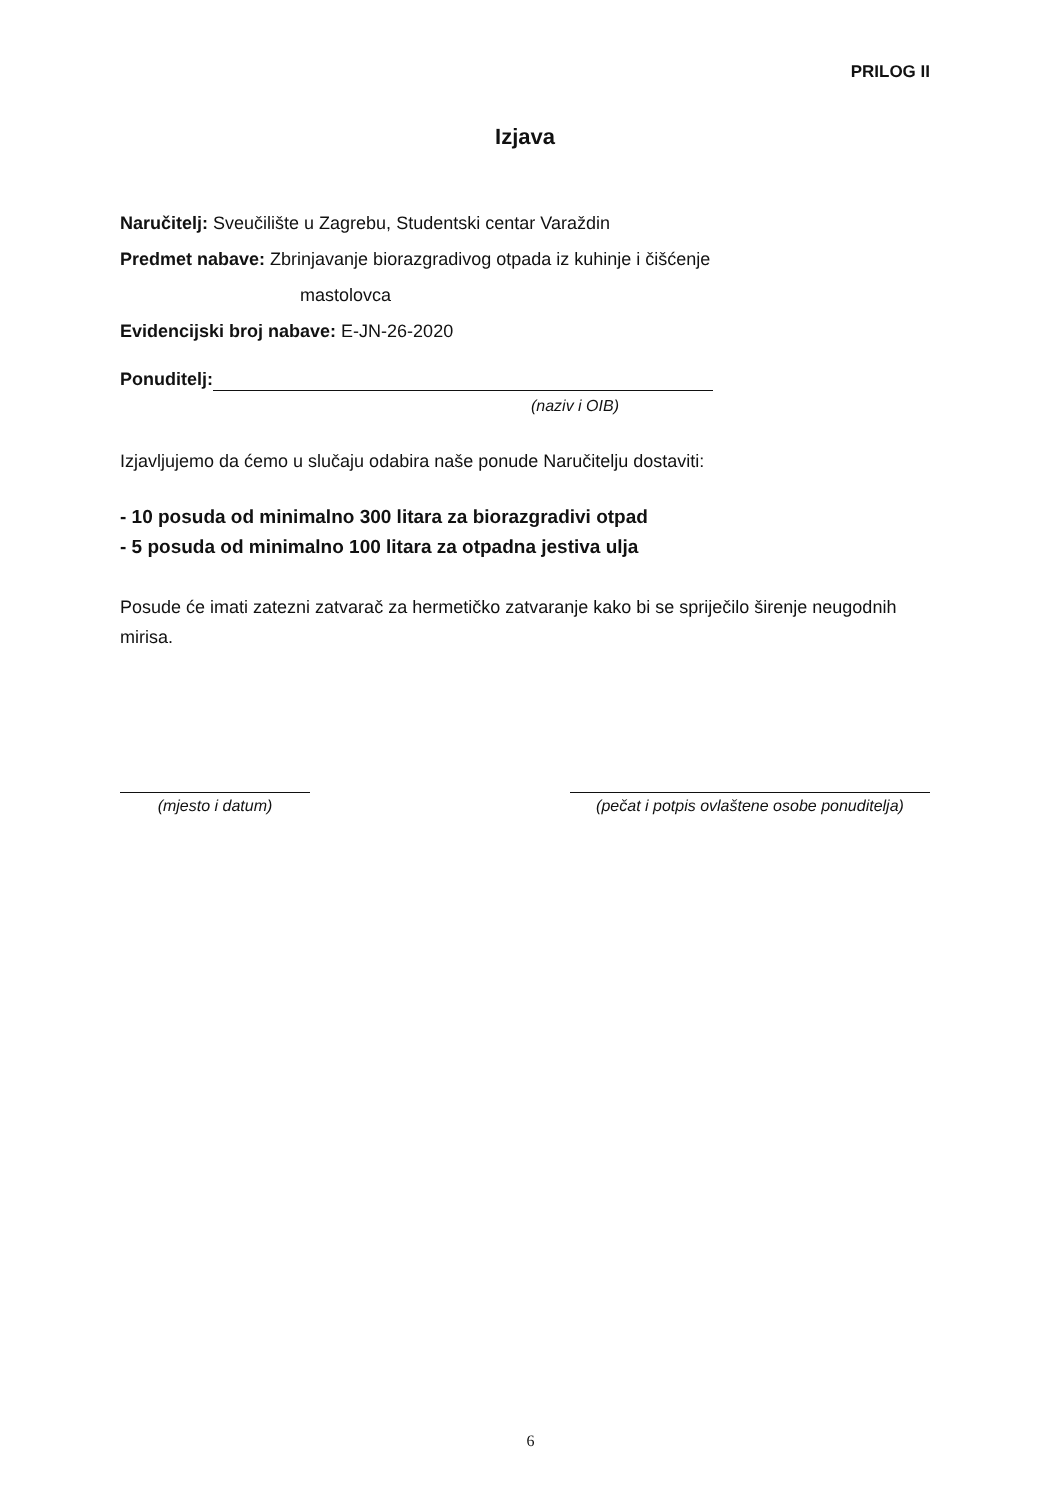PRILOG II
Izjava
Naručitelj: Sveučilište u Zagrebu, Studentski centar Varaždin
Predmet nabave: Zbrinjavanje biorazgradivog otpada iz kuhinje i čišćenje
mastolovca
Evidencijski broj nabave: E-JN-26-2020
Ponuditelj:
(naziv i OIB)
Izjavljujemo da ćemo u slučaju odabira naše ponude Naručitelju dostaviti:
- 10 posuda od minimalno 300 litara za biorazgradivi otpad
- 5 posuda od minimalno 100 litara za otpadna jestiva ulja
Posude će imati zatezni zatvarač za hermetičko zatvaranje kako bi se spriječilo širenje neugodnih mirisa.
(mjesto i datum) (pečat i potpis ovlaštene osobe ponuditelja)
6